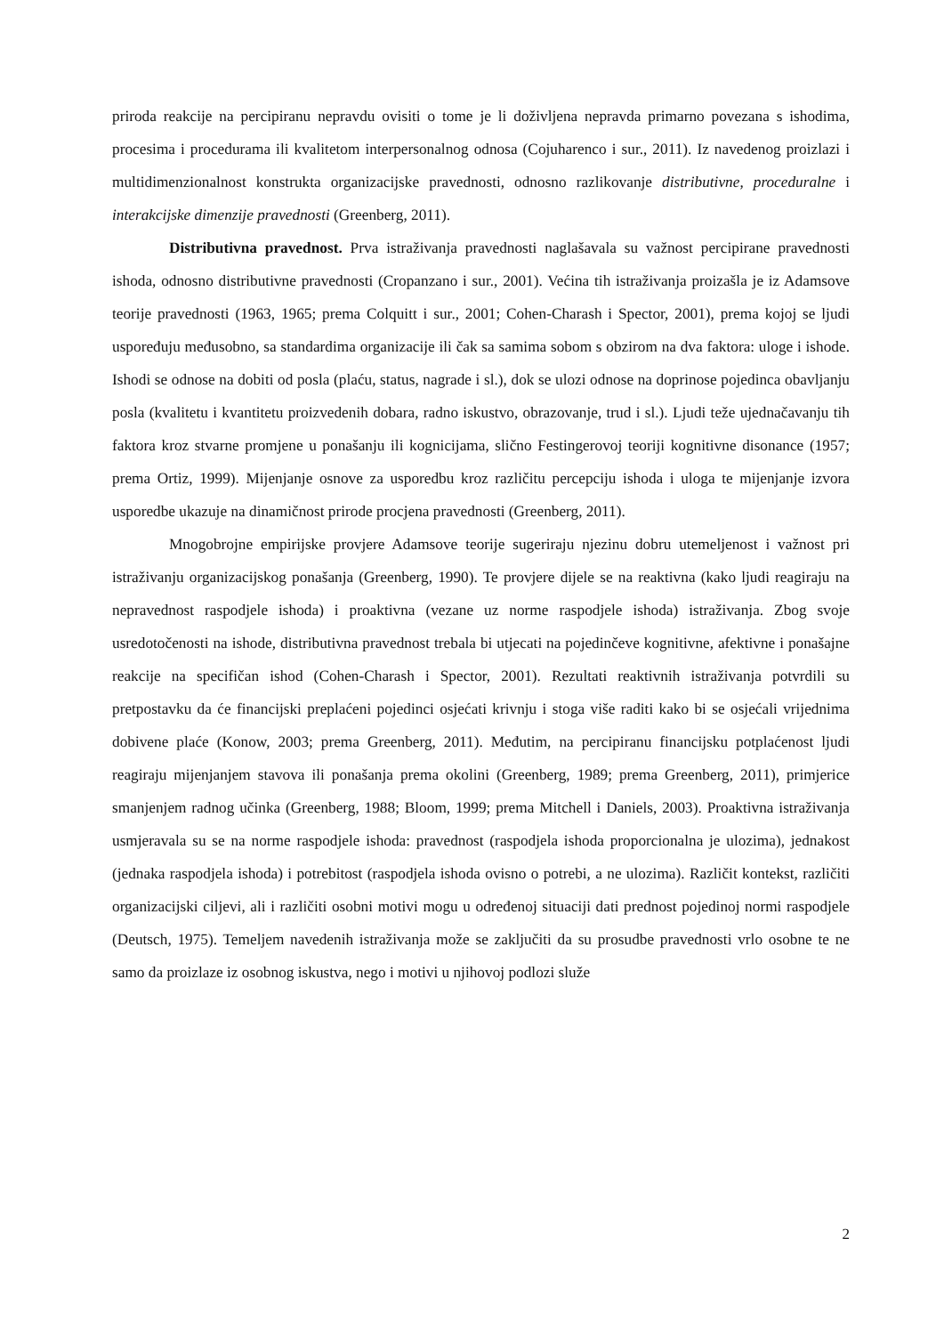priroda reakcije na percipiranu nepravdu ovisiti o tome je li doživljena nepravda primarno povezana s ishodima, procesima i procedurama ili kvalitetom interpersonalnog odnosa (Cojuharenco i sur., 2011). Iz navedenog proizlazi i multidimenzionalnost konstrukta organizacijske pravednosti, odnosno razlikovanje distributivne, proceduralne i interakcijske dimenzije pravednosti (Greenberg, 2011).
Distributivna pravednost. Prva istraživanja pravednosti naglašavala su važnost percipirane pravednosti ishoda, odnosno distributivne pravednosti (Cropanzano i sur., 2001). Većina tih istraživanja proizašla je iz Adamsove teorije pravednosti (1963, 1965; prema Colquitt i sur., 2001; Cohen-Charash i Spector, 2001), prema kojoj se ljudi uspoređuju međusobno, sa standardima organizacije ili čak sa samima sobom s obzirom na dva faktora: uloge i ishode. Ishodi se odnose na dobiti od posla (plaću, status, nagrade i sl.), dok se ulozi odnose na doprinose pojedinca obavljanju posla (kvalitetu i kvantitetu proizvedenih dobara, radno iskustvo, obrazovanje, trud i sl.). Ljudi teže ujednačavanju tih faktora kroz stvarne promjene u ponašanju ili kognicijama, slično Festingerovoj teoriji kognitivne disonance (1957; prema Ortiz, 1999). Mijenjanje osnove za usporedbu kroz različitu percepciju ishoda i uloga te mijenjanje izvora usporedbe ukazuje na dinamičnost prirode procjena pravednosti (Greenberg, 2011).
Mnogobrojne empirijske provjere Adamsove teorije sugeriraju njezinu dobru utemeljenost i važnost pri istraživanju organizacijskog ponašanja (Greenberg, 1990). Te provjere dijele se na reaktivna (kako ljudi reagiraju na nepravednost raspodjele ishoda) i proaktivna (vezane uz norme raspodjele ishoda) istraživanja. Zbog svoje usredotočenosti na ishode, distributivna pravednost trebala bi utjecati na pojedinčeve kognitivne, afektivne i ponašajne reakcije na specifičan ishod (Cohen-Charash i Spector, 2001). Rezultati reaktivnih istraživanja potvrdili su pretpostavku da će financijski preplaćeni pojedinci osjećati krivnju i stoga više raditi kako bi se osjećali vrijednima dobivene plaće (Konow, 2003; prema Greenberg, 2011). Međutim, na percipiranu financijsku potplaćenost ljudi reagiraju mijenjanjem stavova ili ponašanja prema okolini (Greenberg, 1989; prema Greenberg, 2011), primjerice smanjenjem radnog učinka (Greenberg, 1988; Bloom, 1999; prema Mitchell i Daniels, 2003). Proaktivna istraživanja usmjeravala su se na norme raspodjele ishoda: pravednost (raspodjela ishoda proporcionalna je ulozima), jednakost (jednaka raspodjela ishoda) i potrebitost (raspodjela ishoda ovisno o potrebi, a ne ulozima). Različit kontekst, različiti organizacijski ciljevi, ali i različiti osobni motivi mogu u određenoj situaciji dati prednost pojedinoj normi raspodjele (Deutsch, 1975). Temeljem navedenih istraživanja može se zaključiti da su prosudbe pravednosti vrlo osobne te ne samo da proizlaze iz osobnog iskustva, nego i motivi u njihovoj podlozi služe
2